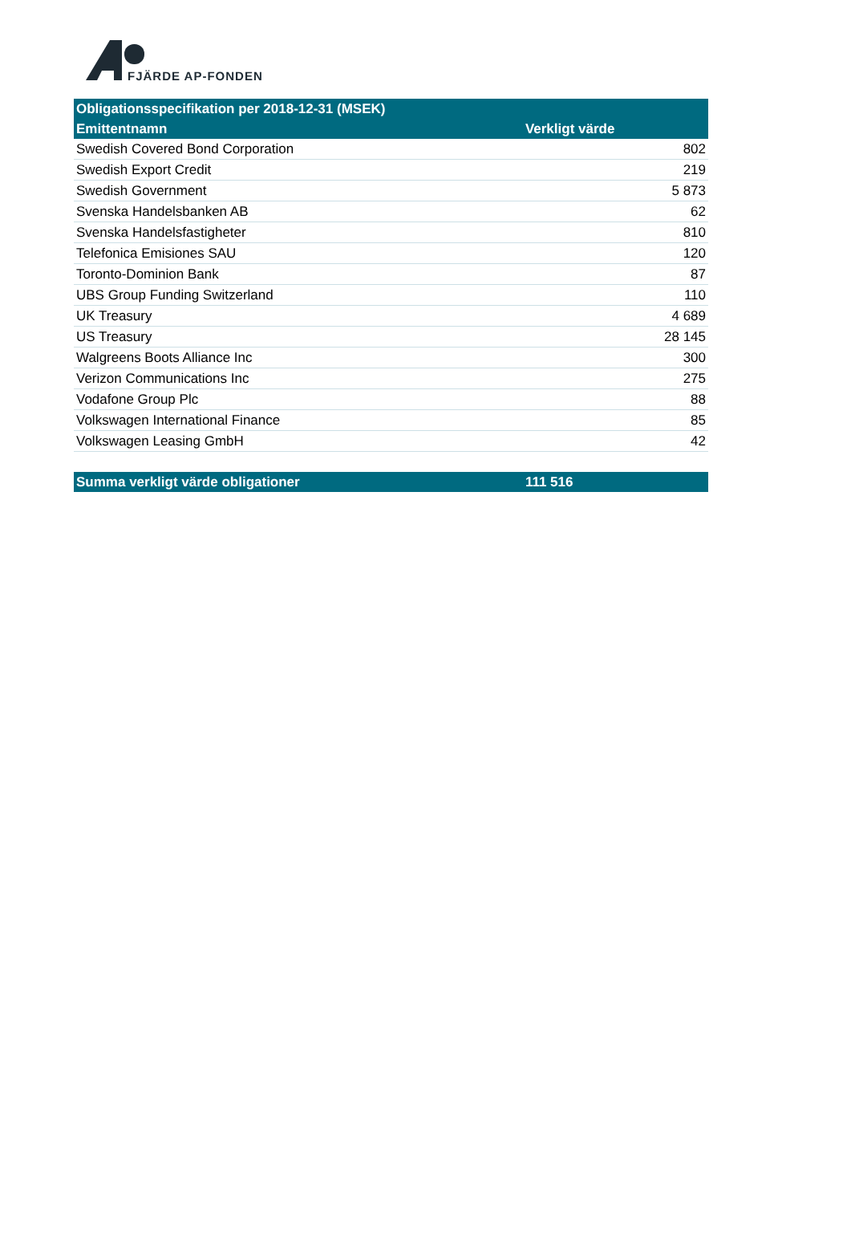FJÄRDE AP-FONDEN
| Obligationsspecifikation per 2018-12-31 (MSEK) | |
| --- | --- |
| Emittentnamn | Verkligt värde |
| Swedish Covered Bond Corporation | 802 |
| Swedish Export Credit | 219 |
| Swedish Government | 5 873 |
| Svenska Handelsbanken AB | 62 |
| Svenska Handelsfastigheter | 810 |
| Telefonica Emisiones SAU | 120 |
| Toronto-Dominion Bank | 87 |
| UBS Group Funding Switzerland | 110 |
| UK Treasury | 4 689 |
| US Treasury | 28 145 |
| Walgreens Boots Alliance Inc | 300 |
| Verizon Communications Inc | 275 |
| Vodafone Group Plc | 88 |
| Volkswagen International Finance | 85 |
| Volkswagen Leasing GmbH | 42 |
| Summa verkligt värde obligationer | 111 516 |